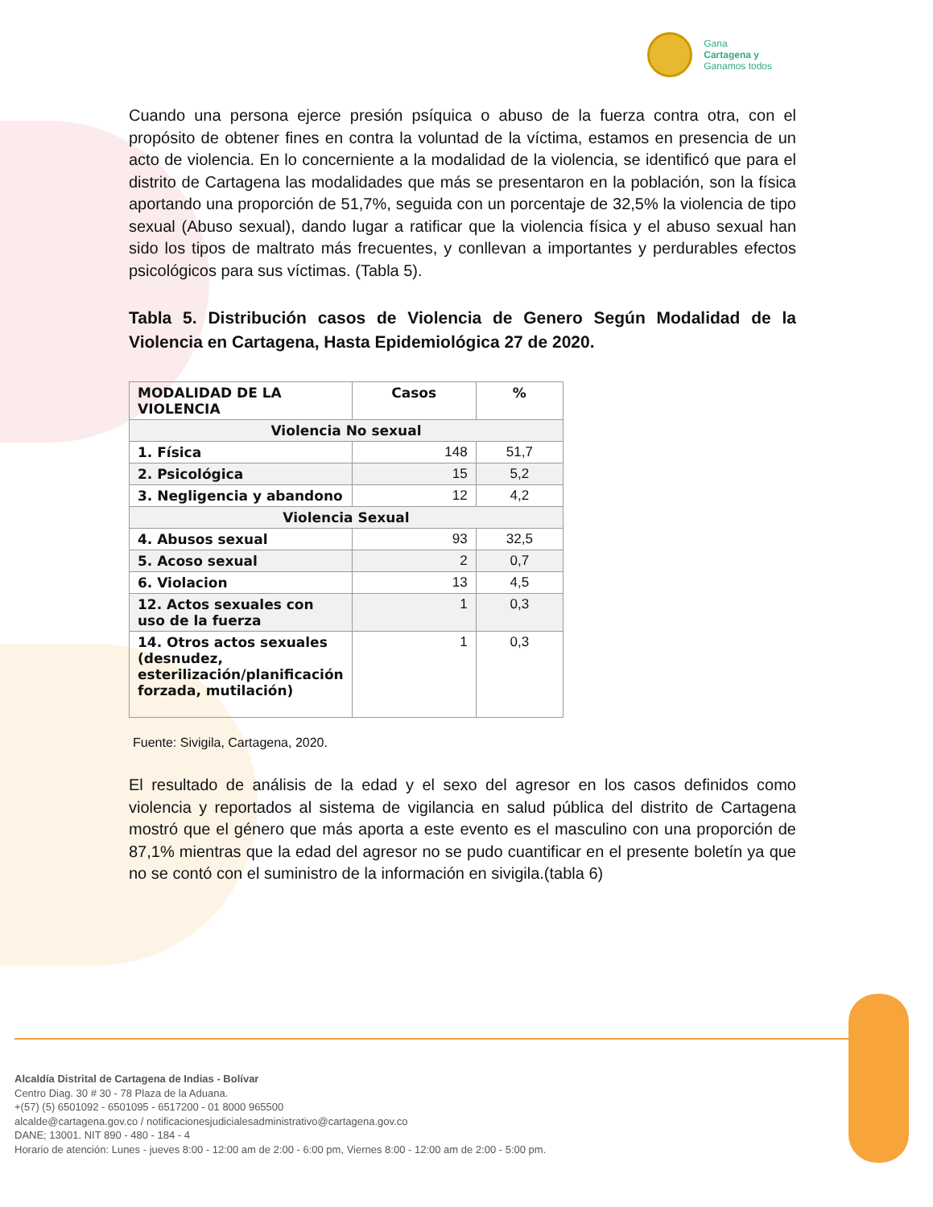Gana
Cartagena y
Ganamos todos
Cuando una persona ejerce presión psíquica o abuso de la fuerza contra otra, con el propósito de obtener fines en contra la voluntad de la víctima, estamos en presencia de un acto de violencia. En lo concerniente a la modalidad de la violencia, se identificó que para el distrito de Cartagena las modalidades que más se presentaron en la población, son la física aportando una proporción de 51,7%, seguida con un porcentaje de 32,5% la violencia de tipo sexual (Abuso sexual), dando lugar a ratificar que la violencia física y el abuso sexual han sido los tipos de maltrato más frecuentes, y conllevan a importantes y perdurables efectos psicológicos para sus víctimas. (Tabla 5).
Tabla 5. Distribución casos de Violencia de Genero Según Modalidad de la Violencia en Cartagena, Hasta Epidemiológica 27 de 2020.
| MODALIDAD DE LA VIOLENCIA | Casos | % |
| --- | --- | --- |
| Violencia No sexual | | |
| 1. Física | 148 | 51,7 |
| 2. Psicológica | 15 | 5,2 |
| 3. Negligencia y abandono | 12 | 4,2 |
| Violencia Sexual | | |
| 4. Abusos sexual | 93 | 32,5 |
| 5. Acoso sexual | 2 | 0,7 |
| 6. Violacion | 13 | 4,5 |
| 12. Actos sexuales con uso de la fuerza | 1 | 0,3 |
| 14. Otros actos sexuales (desnudez, esterilización/planificación forzada, mutilación) | 1 | 0,3 |
Fuente: Sivigila, Cartagena, 2020.
El resultado de análisis de la edad y el sexo del agresor en los casos definidos como violencia y reportados al sistema de vigilancia en salud pública del distrito de Cartagena mostró que el género que más aporta a este evento es el masculino con una proporción de 87,1% mientras que la edad del agresor no se pudo cuantificar en el presente boletín ya que no se contó con el suministro de la información en sivigila.(tabla 6)
Alcaldía Distrital de Cartagena de Indias - Bolívar
Centro Diag. 30 # 30 - 78 Plaza de la Aduana.
+(57) (5) 6501092 - 6501095 - 6517200 - 01 8000 965500
alcalde@cartagena.gov.co / notificacionesjudicialesadministrativo@cartagena.gov.co
DANE; 13001. NIT 890 - 480 - 184 - 4
Horario de atención: Lunes - jueves 8:00 - 12:00 am de 2:00 - 6:00 pm, Viernes 8:00 - 12:00 am de 2:00 - 5:00 pm.